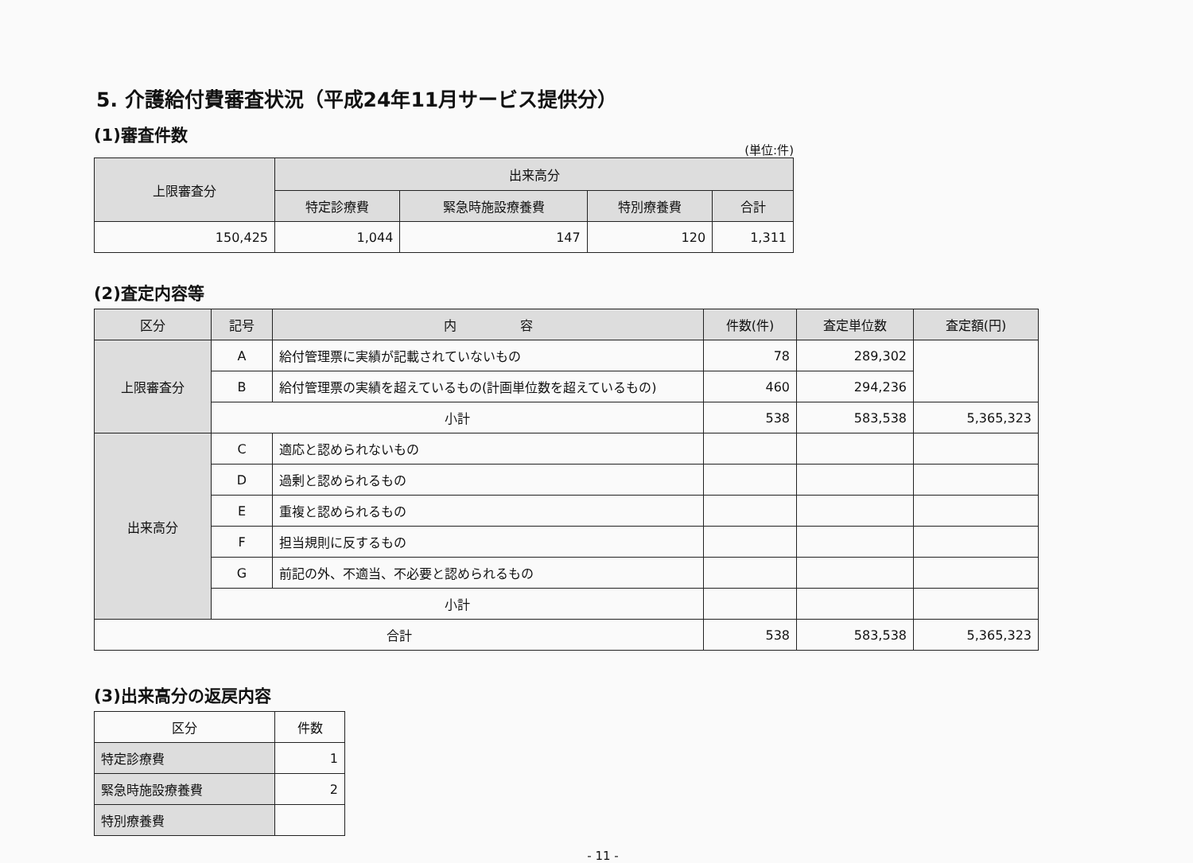5. 介護給付費審査状況（平成24年11月サービス提供分）
(1)審査件数
(単位:件)
| 上限審査分 | 出来高分 | | | |
| --- | --- | --- | --- | --- |
| | 特定診療費 | 緊急時施設療養費 | 特別療養費 | 合計 |
| 150,425 | 1,044 | 147 | 120 | 1,311 |
(2)査定内容等
| 区分 | 記号 | 内 容 | 件数(件) | 査定単位数 | 査定額(円) |
| --- | --- | --- | --- | --- | --- |
| 上限審査分 | A | 給付管理票に実績が記載されていないもの | 78 | 289,302 | |
| | B | 給付管理票の実績を超えているもの(計画単位数を超えているもの) | 460 | 294,236 | |
| | 小計 | | 538 | 583,538 | 5,365,323 |
| 出来高分 | C | 適応と認められないもの | | | |
| | D | 過剰と認められるもの | | | |
| | E | 重複と認められるもの | | | |
| | F | 担当規則に反するもの | | | |
| | G | 前記の外、不適当、不必要と認められるもの | | | |
| | 小計 | | | | |
| 合計 | | | 538 | 583,538 | 5,365,323 |
(3)出来高分の返戻内容
| 区分 | 件数 |
| 特定診療費 | 1 |
| 緊急時施設療養費 | 2 |
| 特別療養費 | |
- 11 -